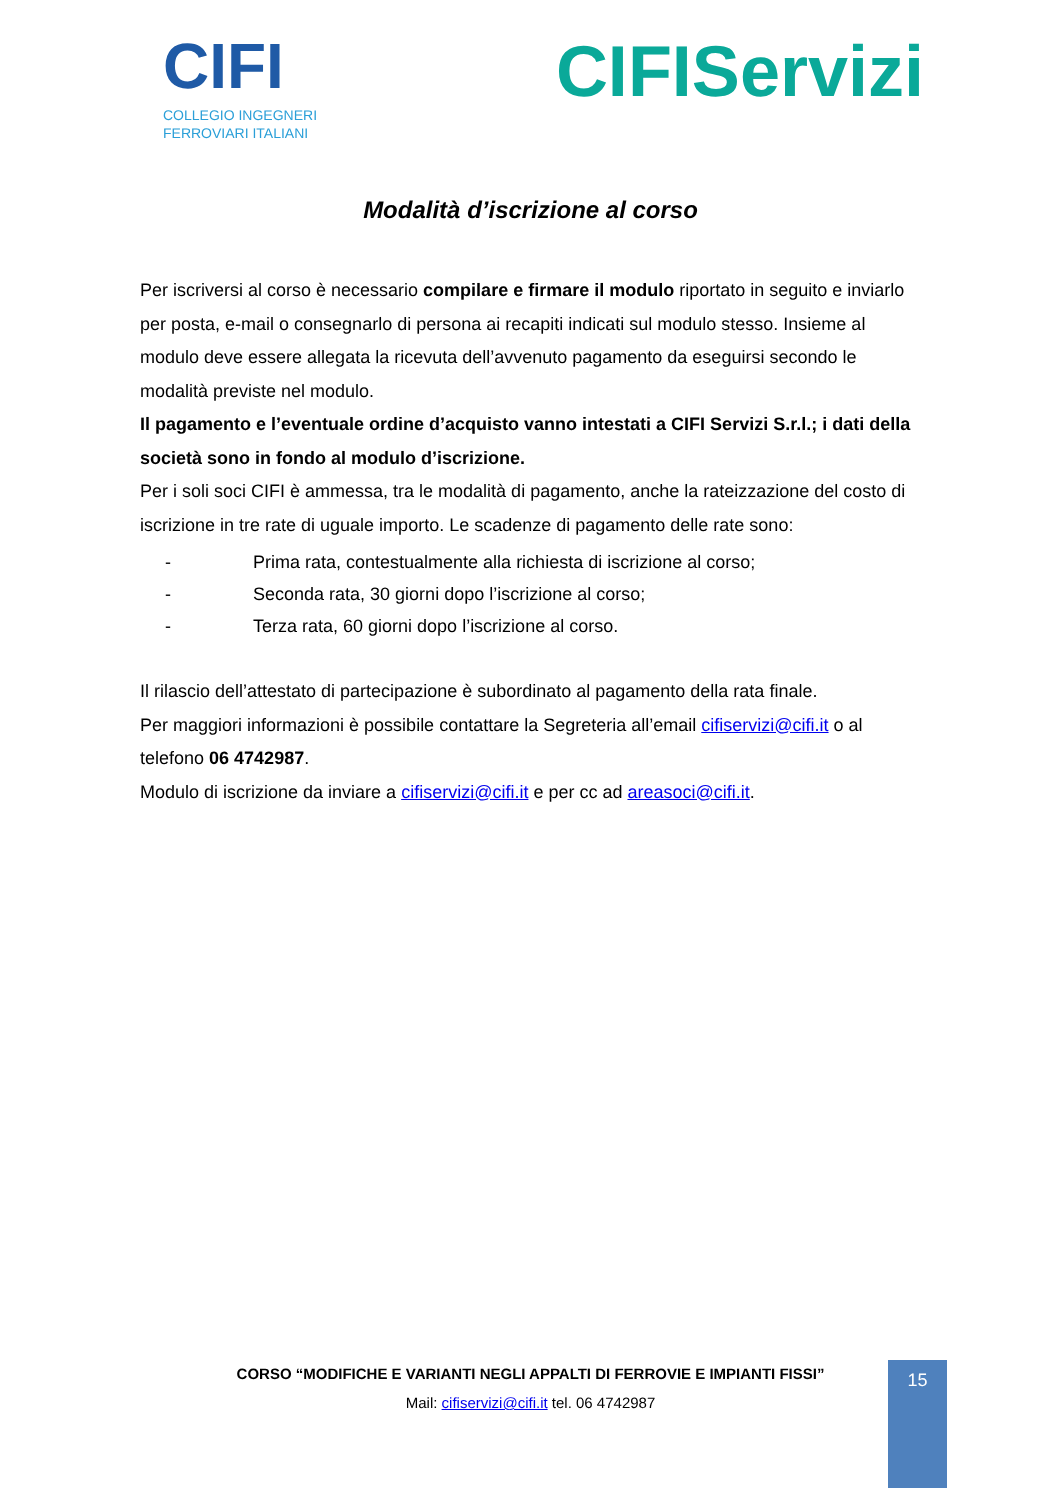CIFI
COLLEGIO INGEGNERI
FERROVIARI ITALIANI
CIFIServizi
Modalità d’iscrizione al corso
Per iscriversi al corso è necessario compilare e firmare il modulo riportato in seguito e inviarlo per posta, e-mail o consegnarlo di persona ai recapiti indicati sul modulo stesso. Insieme al modulo deve essere allegata la ricevuta dell’avvenuto pagamento da eseguirsi secondo le modalità previste nel modulo.
Il pagamento e l’eventuale ordine d’acquisto vanno intestati a CIFI Servizi S.r.l.; i dati della società sono in fondo al modulo d’iscrizione.
Per i soli soci CIFI è ammessa, tra le modalità di pagamento, anche la rateizzazione del costo di iscrizione in tre rate di uguale importo. Le scadenze di pagamento delle rate sono:
- Prima rata, contestualmente alla richiesta di iscrizione al corso;
- Seconda rata, 30 giorni dopo l’iscrizione al corso;
- Terza rata, 60 giorni dopo l’iscrizione al corso.
Il rilascio dell’attestato di partecipazione è subordinato al pagamento della rata finale.
Per maggiori informazioni è possibile contattare la Segreteria all’email cifiservizi@cifi.it o al telefono 06 4742987.
Modulo di iscrizione da inviare a cifiservizi@cifi.it e per cc ad areasoci@cifi.it.
CORSO “MODIFICHE E VARIANTI NEGLI APPALTI DI FERROVIE E IMPIANTI FISSI”
Mail: cifiservizi@cifi.it tel. 06 4742987
15